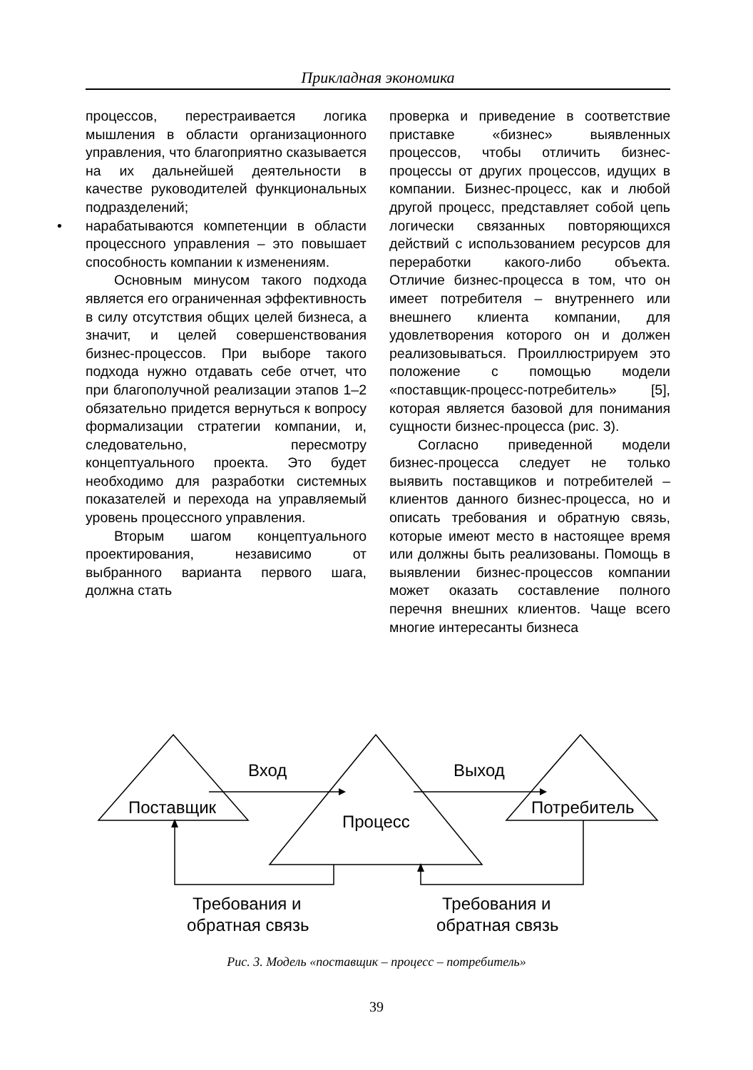Прикладная экономика
процессов, перестраивается логика мышления в области организационного управления, что благоприятно сказывается на их дальнейшей деятельности в качестве руководителей функциональных подразделений;
• нарабатываются компетенции в области процессного управления – это повышает способность компании к изменениям.
Основным минусом такого подхода является его ограниченная эффективность в силу отсутствия общих целей бизнеса, а значит, и целей совершенствования бизнес-процессов. При выборе такого подхода нужно отдавать себе отчет, что при благополучной реализации этапов 1–2 обязательно придется вернуться к вопросу формализации стратегии компании, и, следовательно, пересмотру концептуального проекта. Это будет необходимо для разработки системных показателей и перехода на управляемый уровень процессного управления.
Вторым шагом концептуального проектирования, независимо от выбранного варианта первого шага, должна стать
проверка и приведение в соответствие приставке «бизнес» выявленных процессов, чтобы отличить бизнес-процессы от других процессов, идущих в компании. Бизнес-процесс, как и любой другой процесс, представляет собой цепь логически связанных повторяющихся действий с использованием ресурсов для переработки какого-либо объекта. Отличие бизнес-процесса в том, что он имеет потребителя – внутреннего или внешнего клиента компании, для удовлетворения которого он и должен реализовываться. Проиллюстрируем это положение с помощью модели «поставщик-процесс-потребитель» [5], которая является базовой для понимания сущности бизнес-процесса (рис. 3).
Согласно приведенной модели бизнес-процесса следует не только выявить поставщиков и потребителей – клиентов данного бизнес-процесса, но и описать требования и обратную связь, которые имеют место в настоящее время или должны быть реализованы. Помощь в выявлении бизнес-процессов компании может оказать составление полного перечня внешних клиентов. Чаще всего многие интересанты бизнеса
Вход
Выход
Поставщик
Процесс
Потребитель
Требования и
обратная связь
Требования и
обратная связь
Рис. 3. Модель «поставщик – процесс – потребитель»
39